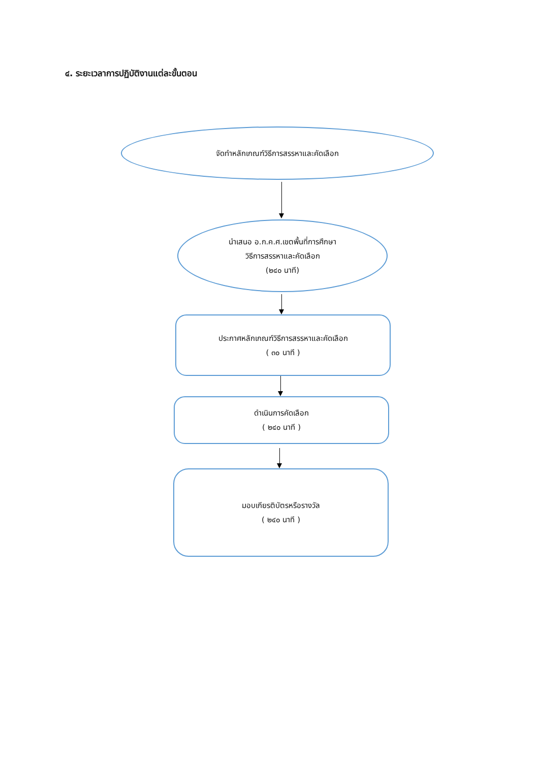๔. ระยะเวลาการปฏิบัติงานแต่ละขั้นตอน
จัดทำหลักเกณฑ์วิธีการสรรหาและคัดเลือก
นำเสนอ อ.ก.ค.ศ.เขตพื้นที่การศึกษา
วิธีการสรรหาและคัดเลือก
(๒๔๐ นาที)
ประกาศหลักเกณฑ์วิธีการสรรหาและคัดเลือก
( ๓๐ นาที )
ดำเนินการคัดเลือก
( ๒๔๐ นาที )
มอบเกียรติบัตรหรือรางวัล
( ๒๔๐ นาที )